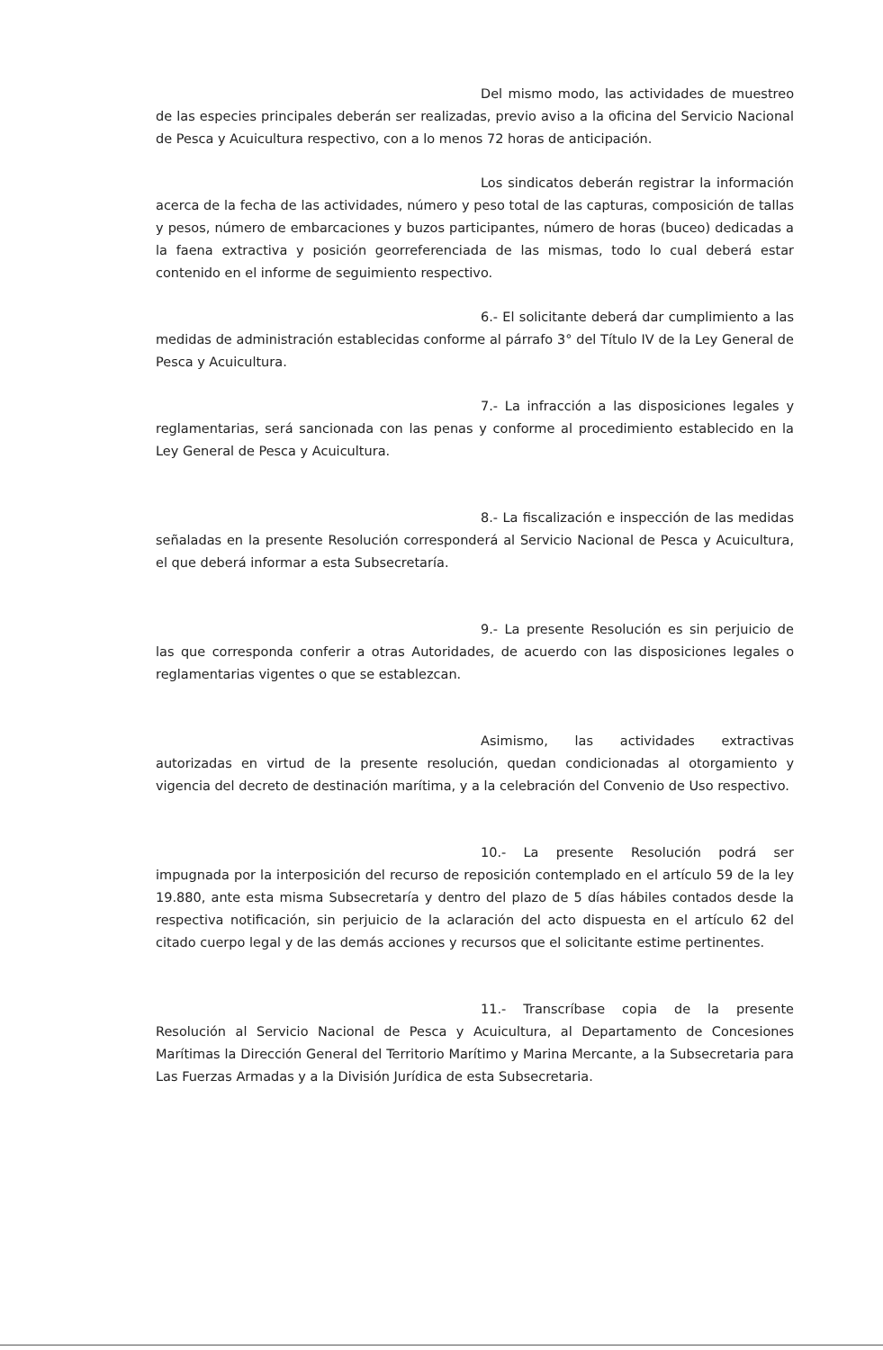Del mismo modo, las actividades de muestreo de las especies principales deberán ser realizadas, previo aviso a la oficina del Servicio Nacional de Pesca y Acuicultura respectivo, con a lo menos 72 horas de anticipación.
Los sindicatos deberán registrar la información acerca de la fecha de las actividades, número y peso total de las capturas, composición de tallas y pesos, número de embarcaciones y buzos participantes, número de horas (buceo) dedicadas a la faena extractiva y posición georreferenciada de las mismas, todo lo cual deberá estar contenido en el informe de seguimiento respectivo.
6.- El solicitante deberá dar cumplimiento a las medidas de administración establecidas conforme al párrafo 3° del Título IV de la Ley General de Pesca y Acuicultura.
7.- La infracción a las disposiciones legales y reglamentarias, será sancionada con las penas y conforme al procedimiento establecido en la Ley General de Pesca y Acuicultura.
8.- La fiscalización e inspección de las medidas señaladas en la presente Resolución corresponderá al Servicio Nacional de Pesca y Acuicultura, el que deberá informar a esta Subsecretaría.
9.- La presente Resolución es sin perjuicio de las que corresponda conferir a otras Autoridades, de acuerdo con las disposiciones legales o reglamentarias vigentes o que se establezcan.
Asimismo, las actividades extractivas autorizadas en virtud de la presente resolución, quedan condicionadas al otorgamiento y vigencia del decreto de destinación marítima, y a la celebración del Convenio de Uso respectivo.
10.- La presente Resolución podrá ser impugnada por la interposición del recurso de reposición contemplado en el artículo 59 de la ley 19.880, ante esta misma Subsecretaría y dentro del plazo de 5 días hábiles contados desde la respectiva notificación, sin perjuicio de la aclaración del acto dispuesta en el artículo 62 del citado cuerpo legal y de las demás acciones y recursos que el solicitante estime pertinentes.
11.- Transcríbase copia de la presente Resolución al Servicio Nacional de Pesca y Acuicultura, al Departamento de Concesiones Marítimas la Dirección General del Territorio Marítimo y Marina Mercante, a la Subsecretaria para Las Fuerzas Armadas y a la División Jurídica de esta Subsecretaria.